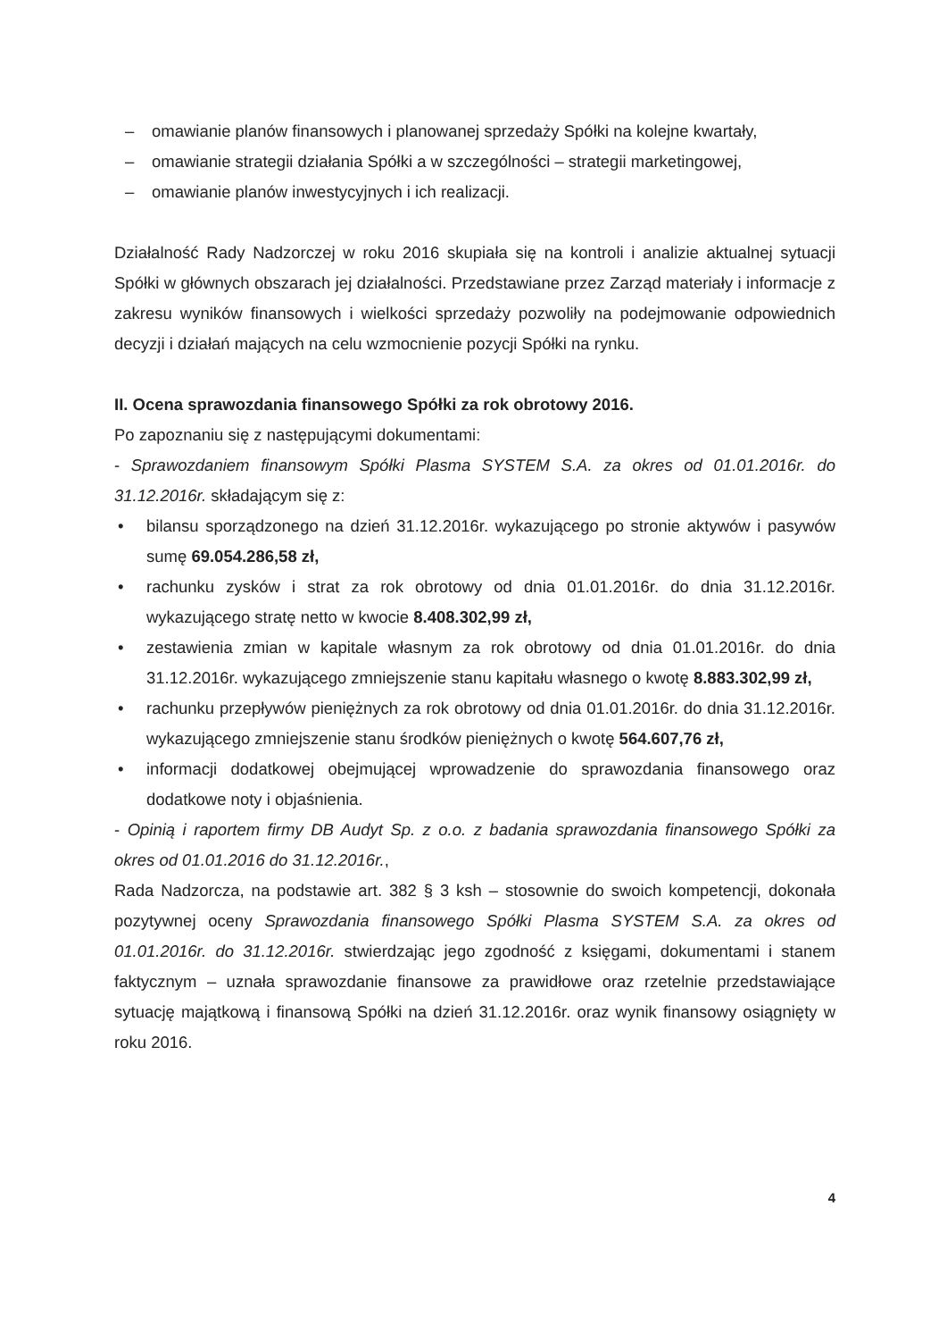– omawianie planów finansowych i planowanej sprzedaży Spółki na kolejne kwartały,
– omawianie strategii działania Spółki a w szczególności – strategii marketingowej,
– omawianie planów inwestycyjnych i ich realizacji.
Działalność Rady Nadzorczej w roku 2016 skupiała się na kontroli i analizie aktualnej sytuacji Spółki w głównych obszarach jej działalności. Przedstawiane przez Zarząd materiały i informacje z zakresu wyników finansowych i wielkości sprzedaży pozwoliły na podejmowanie odpowiednich decyzji i działań mających na celu wzmocnienie pozycji Spółki na rynku.
II. Ocena sprawozdania finansowego Spółki za rok obrotowy 2016.
Po zapoznaniu się z następującymi dokumentami:
- Sprawozdaniem finansowym Spółki Plasma SYSTEM S.A. za okres od 01.01.2016r. do 31.12.2016r. składającym się z:
• bilansu sporządzonego na dzień 31.12.2016r. wykazującego po stronie aktywów i pasywów sumę 69.054.286,58 zł,
• rachunku zysków i strat za rok obrotowy od dnia 01.01.2016r. do dnia 31.12.2016r. wykazującego stratę netto w kwocie 8.408.302,99 zł,
• zestawienia zmian w kapitale własnym za rok obrotowy od dnia 01.01.2016r. do dnia 31.12.2016r. wykazującego zmniejszenie stanu kapitału własnego o kwotę 8.883.302,99 zł,
• rachunku przepływów pieniężnych za rok obrotowy od dnia 01.01.2016r. do dnia 31.12.2016r. wykazującego zmniejszenie stanu środków pieniężnych o kwotę 564.607,76 zł,
• informacji dodatkowej obejmującej wprowadzenie do sprawozdania finansowego oraz dodatkowe noty i objaśnienia.
- Opinią i raportem firmy DB Audyt Sp. z o.o. z badania sprawozdania finansowego Spółki za okres od 01.01.2016 do 31.12.2016r.,
Rada Nadzorcza, na podstawie art. 382 § 3 ksh – stosownie do swoich kompetencji, dokonała pozytywnej oceny Sprawozdania finansowego Spółki Plasma SYSTEM S.A. za okres od 01.01.2016r. do 31.12.2016r. stwierdzając jego zgodność z księgami, dokumentami i stanem faktycznym – uznała sprawozdanie finansowe za prawidłowe oraz rzetelnie przedstawiające sytuację majątkową i finansową Spółki na dzień 31.12.2016r. oraz wynik finansowy osiągnięty w roku 2016.
4